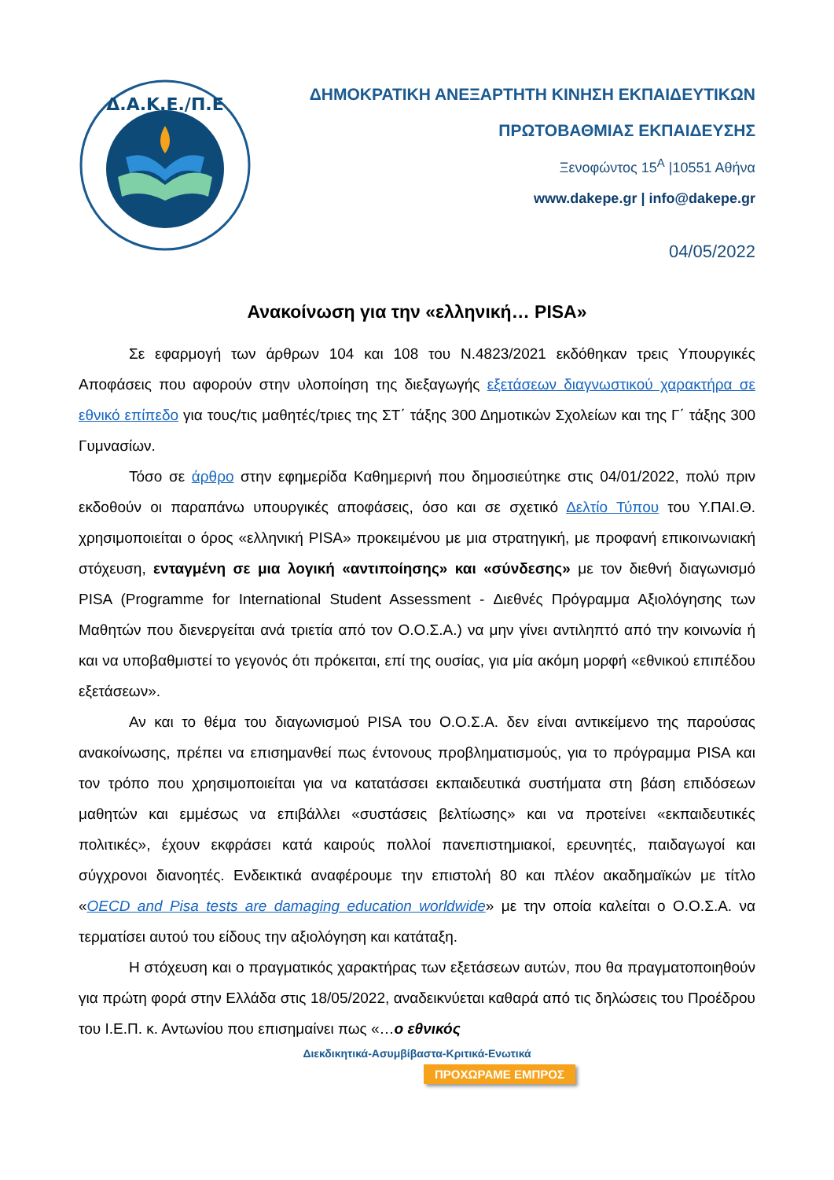Δ.Α.Κ.Ε./Π.Ε
ΔΗΜΟΚΡΑΤΙΚΗ ΑΝΕΞΑΡΤΗΤΗ ΚΙΝΗΣΗ ΕΚΠΑΙΔΕΥΤΙΚΩΝ
ΠΡΩΤΟΒΑΘΜΙΑΣ ΕΚΠΑΙΔΕΥΣΗΣ
Ξενοφώντος 15<sup>Α</sup> |10551 Αθήνα
www.dakepe.gr | info@dakepe.gr
04/05/2022
Ανακοίνωση για την «ελληνική… PISA»
Σε εφαρμογή των άρθρων 104 και 108 του Ν.4823/2021 εκδόθηκαν τρεις Υπουργικές Αποφάσεις που αφορούν στην υλοποίηση της διεξαγωγής εξετάσεων διαγνωστικού χαρακτήρα σε εθνικό επίπεδο για τους/τις μαθητές/τριες της ΣΤ΄ τάξης 300 Δημοτικών Σχολείων και της Γ΄ τάξης 300 Γυμνασίων.
Τόσο σε άρθρο στην εφημερίδα Καθημερινή που δημοσιεύτηκε στις 04/01/2022, πολύ πριν εκδοθούν οι παραπάνω υπουργικές αποφάσεις, όσο και σε σχετικό Δελτίο Τύπου του Υ.ΠΑΙ.Θ. χρησιμοποιείται ο όρος «ελληνική PISA» προκειμένου με μια στρατηγική, με προφανή επικοινωνιακή στόχευση, ενταγμένη σε μια λογική «αντιποίησης» και «σύνδεσης» με τον διεθνή διαγωνισμό PISA (Programme for International Student Assessment - Διεθνές Πρόγραμμα Αξιολόγησης των Μαθητών που διενεργείται ανά τριετία από τον Ο.Ο.Σ.Α.) να μην γίνει αντιληπτό από την κοινωνία ή και να υποβαθμιστεί το γεγονός ότι πρόκειται, επί της ουσίας, για μία ακόμη μορφή «εθνικού επιπέδου εξετάσεων».
Αν και το θέμα του διαγωνισμού PISA του Ο.Ο.Σ.Α. δεν είναι αντικείμενο της παρούσας ανακοίνωσης, πρέπει να επισημανθεί πως έντονους προβληματισμούς, για το πρόγραμμα PISA και τον τρόπο που χρησιμοποιείται για να κατατάσσει εκπαιδευτικά συστήματα στη βάση επιδόσεων μαθητών και εμμέσως να επιβάλλει «συστάσεις βελτίωσης» και να προτείνει «εκπαιδευτικές πολιτικές», έχουν εκφράσει κατά καιρούς πολλοί πανεπιστημιακοί, ερευνητές, παιδαγωγοί και σύγχρονοι διανοητές. Ενδεικτικά αναφέρουμε την επιστολή 80 και πλέον ακαδημαϊκών με τίτλο «OECD and Pisa tests are damaging education worldwide» με την οποία καλείται ο Ο.Ο.Σ.Α. να τερματίσει αυτού του είδους την αξιολόγηση και κατάταξη.
Η στόχευση και ο πραγματικός χαρακτήρας των εξετάσεων αυτών, που θα πραγματοποιηθούν για πρώτη φορά στην Ελλάδα στις 18/05/2022, αναδεικνύεται καθαρά από τις δηλώσεις του Προέδρου του Ι.Ε.Π. κ. Αντωνίου που επισημαίνει πως «…ο εθνικός
Διεκδικητικά-Ασυμβίβαστα-Κριτικά-Ενωτικά
ΠΡΟΧΩΡΑΜΕ ΕΜΠΡΟΣ